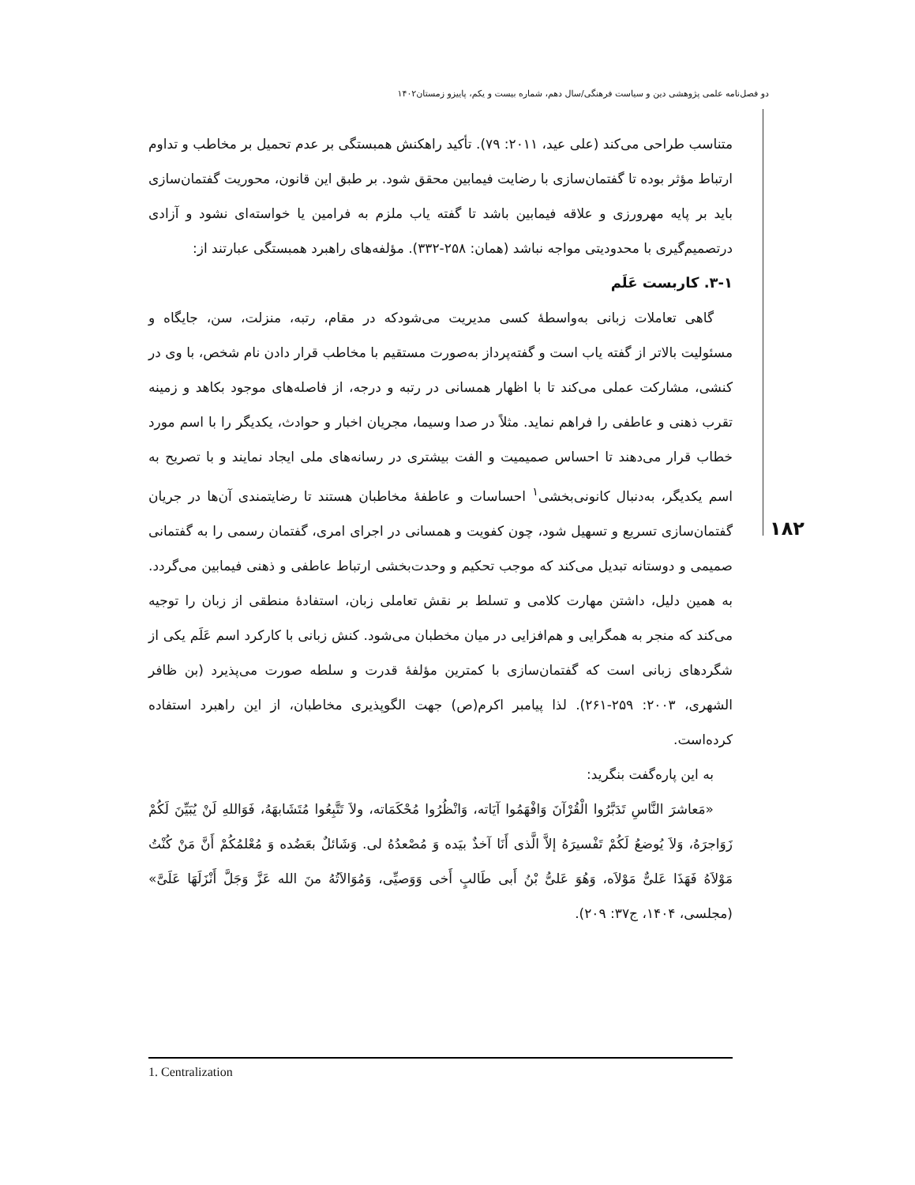دو فصل‌نامه علمی پژوهشی دین و سیاست فرهنگی/سال دهم، شماره بیست و یکم، پاییزو زمستان۱۴۰۲
۱۸۲
متناسب طراحی می‌کند (علی عید، ۲۰۱۱: ۷۹). تأکید راهکنش همبستگی بر عدم تحمیل بر مخاطب و تداوم ارتباط مؤثر بوده تا گفتمان‌سازی با رضایت فیمابین محقق شود. بر طبق این قانون، محوریت گفتمان‌سازی باید بر پایه مهرورزی و علاقه فیمابین باشد تا گفته یاب ملزم به فرامین یا خواسته‌ای نشود و آزادی درتصمیم‌گیری با محدودیتی مواجه نباشد (همان: ۲۵۸-۳۳۲). مؤلفه‌های راهبرد همبستگی عبارتند از:
۳-۱. کاربست عَلَم
گاهی تعاملات زبانی به‌واسطهٔ کسی مدیریت می‌شودکه در مقام، رتبه، منزلت، سن، جایگاه و مسئولیت بالاتر از گفته یاب است و گفته‌پرداز به‌صورت مستقیم با مخاطب قرار دادن نام شخص، با وی در کنشی، مشارکت عملی می‌کند تا با اظهار همسانی در رتبه و درجه، از فاصله‌های موجود بکاهد و زمینه تقرب ذهنی و عاطفی را فراهم نماید. مثلاً در صدا وسیما، مجریان اخبار و حوادث، یکدیگر را با اسم مورد خطاب قرار می‌دهند تا احساس صمیمیت و الفت بیشتری در رسانه‌های ملی ایجاد نمایند و با تصریح به اسم یکدیگر، به‌دنبال کانونی‌بخشی<sup>۱</sup> احساسات و عاطفهٔ مخاطبان هستند تا رضایتمندی آن‌ها در جریان گفتمان‌سازی تسریع و تسهیل شود، چون کفویت و همسانی در اجرای امری، گفتمان رسمی را به گفتمانی صمیمی و دوستانه تبدیل می‌کند که موجب تحکیم و وحدت‌بخشی ارتباط عاطفی و ذهنی فیمابین می‌گردد. به همین دلیل، داشتن مهارت کلامی و تسلط بر نقش تعاملی زبان، استفادهٔ منطقی از زبان را توجیه می‌کند که منجر به همگرایی و هم‌افزایی در میان مخطبان می‌شود. کنش زبانی با کارکرد اسم عَلَم یکی از شگردهای زبانی است که گفتمان‌سازی با کمترین مؤلفهٔ قدرت و سلطه صورت می‌پذیرد (بن ظافر الشهری، ۲۰۰۳: ۲۵۹-۲۶۱). لذا پیامبر اکرم(ص) جهت الگوپذیری مخاطبان، از این راهبرد استفاده کرده‌است.
به این پاره‌گفت بنگرید:
«مَعاشرَ النَّاسِ تَدَبَّرُوا الْقُرْآنَ وَافْهَمُوا آیَاته، وَانْظُرُوا مُحْکَمَاته، ولاَ تَتَّبِعُوا مُتَشَابهَهُ، فَوَاللهِ لَنْ یُبَیِّنَ لَکُمْ زَوَاجرَهُ، وَلاَ یُوضعُ لَکُمْ تَفْسیرَهُ إلاَّ الَّذی أَنَا آخذٌ بیَده وَ مُصْعدُهُ لی. وَشَائلٌ بعَضُده وَ مُعْلمُکُمْ أَنَّ مَنْ کُنْتُ مَوْلاَهُ فَهَذَا عَلیٌّ مَوْلاَه، وَهُوَ عَلیُّ بْنُ أَبی طَالبٍ أَخی وَوَصیِّی، وَمُوَالاَتُهُ منَ الله عَزَّ وَجَلَّ أَنْزَلَهَا عَلَیَّ» (مجلسی، ۱۴۰۴، ج۳۷: ۲۰۹).
1. Centralization